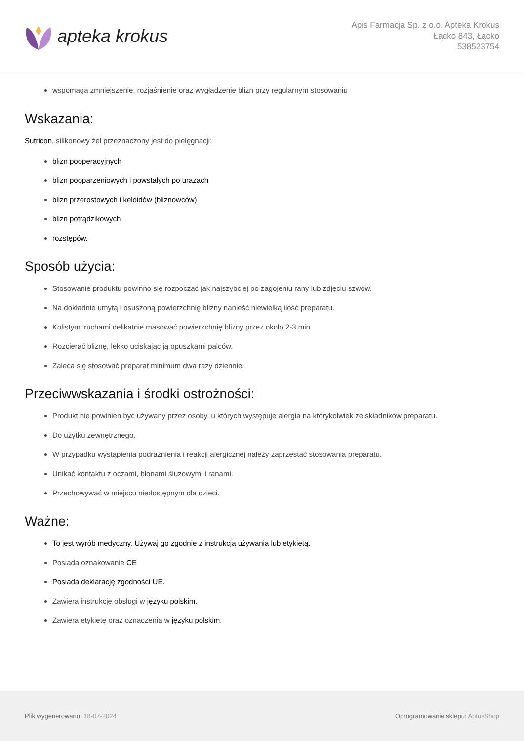apteka krokus
Apis Farmacja Sp. z o.o. Apteka Krokus
Łącko 843, Łącko
538523754
wspomaga zmniejszenie, rozjaśnienie oraz wygładzenie blizn przy regularnym stosowaniu
Wskazania:
Sutricon, silikonowy żel przeznaczony jest do pielęgnacji:
blizn pooperacyjnych
blizn pooparzeniowych i powstałych po urazach
blizn przerostowych i keloidów (bliznowców)
blizn potrądzikowych
rozstępów.
Sposób użycia:
Stosowanie produktu powinno się rozpocząć jak najszybciej po zagojeniu rany lub zdjęciu szwów.
Na dokładnie umytą i osuszoną powierzchnię blizny nanieść niewielką ilość preparatu.
Kolistymi ruchami delikatnie masować powierzchnię blizny przez około 2-3 min.
Rozcierać bliznę, lekko uciskając ją opuszkami palców.
Zaleca się stosować preparat minimum dwa razy dziennie.
Przeciwwskazania i środki ostrożności:
Produkt nie powinien być używany przez osoby, u których występuje alergia na którykolwiek ze składników preparatu.
Do użytku zewnętrznego.
W przypadku wystąpienia podrażnienia i reakcji alergicznej należy zaprzestać stosowania preparatu.
Unikać kontaktu z oczami, błonami śluzowymi i ranami.
Przechowywać w miejscu niedostępnym dla dzieci.
Ważne:
To jest wyrób medyczny. Używaj go zgodnie z instrukcją używania lub etykietą.
Posiada oznakowanie CE
Posiada deklarację zgodności UE.
Zawiera instrukcję obsługi w języku polskim.
Zawiera etykietę oraz oznaczenia w języku polskim.
Plik wygenerowano: 18-07-2024
Oprogramowanie sklepu: AptusShop